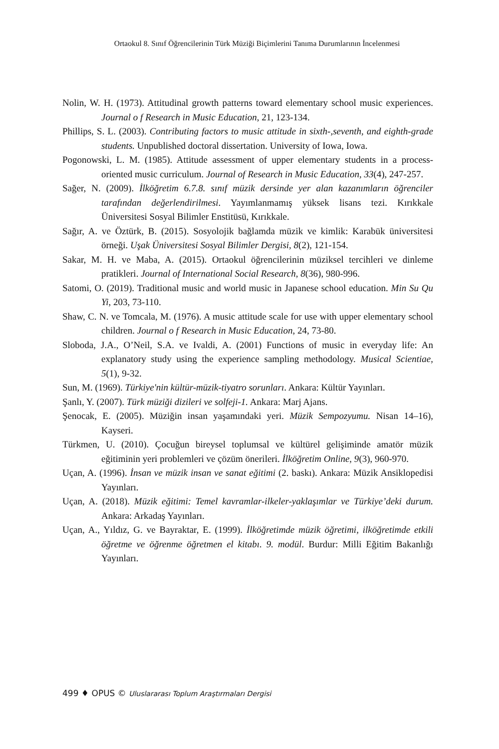Ortaokul 8. Sınıf Öğrencilerinin Türk Müziği Biçimlerini Tanıma Durumlarının İncelenmesi
Nolin, W. H. (1973). Attitudinal growth patterns toward elementary school music experiences. Journal o f Research in Music Education, 21, 123-134.
Phillips, S. L. (2003). Contributing factors to music attitude in sixth-,seventh, and eighth-grade students. Unpublished doctoral dissertation. University of Iowa, Iowa.
Pogonowski, L. M. (1985). Attitude assessment of upper elementary students in a process-oriented music curriculum. Journal of Research in Music Education, 33(4), 247-257.
Sağer, N. (2009). İlköğretim 6.7.8. sınıf müzik dersinde yer alan kazanımların öğrenciler tarafından değerlendirilmesi. Yayımlanmamış yüksek lisans tezi. Kırıkkale Üniversitesi Sosyal Bilimler Enstitüsü, Kırıkkale.
Sağır, A. ve Öztürk, B. (2015). Sosyolojik bağlamda müzik ve kimlik: Karabük üniversitesi örneği. Uşak Üniversitesi Sosyal Bilimler Dergisi, 8(2), 121-154.
Sakar, M. H. ve Maba, A. (2015). Ortaokul öğrencilerinin müziksel tercihleri ve dinleme pratikleri. Journal of International Social Research, 8(36), 980-996.
Satomi, O. (2019). Traditional music and world music in Japanese school education. Min Su Qu Yi, 203, 73-110.
Shaw, C. N. ve Tomcala, M. (1976). A music attitude scale for use with upper elementary school children. Journal o f Research in Music Education, 24, 73-80.
Sloboda, J.A., O’Neil, S.A. ve Ivaldi, A. (2001) Functions of music in everyday life: An explanatory study using the experience sampling methodology. Musical Scientiae, 5(1), 9-32.
Sun, M. (1969). Türkiye'nin kültür-müzik-tiyatro sorunları. Ankara: Kültür Yayınları.
Şanlı, Y. (2007). Türk müziği dizileri ve solfeji-1. Ankara: Marj Ajans.
Şenocak, E. (2005). Müziğin insan yaşamındaki yeri. Müzik Sempozyumu. Nisan 14–16), Kayseri.
Türkmen, U. (2010). Çocuğun bireysel toplumsal ve kültürel gelişiminde amatör müzik eğitiminin yeri problemleri ve çözüm önerileri. İlköğretim Online, 9(3), 960-970.
Uçan, A. (1996). İnsan ve müzik insan ve sanat eğitimi (2. baskı). Ankara: Müzik Ansiklopedisi Yayınları.
Uçan, A. (2018). Müzik eğitimi: Temel kavramlar-ilkeler-yaklaşımlar ve Türkiye’deki durum. Ankara: Arkadaş Yayınları.
Uçan, A., Yıldız, G. ve Bayraktar, E. (1999). İlköğretimde müzik öğretimi, ilköğretimde etkili öğretme ve öğrenme öğretmen el kitabı. 9. modül. Burdur: Milli Eğitim Bakanlığı Yayınları.
499 ♦ OPUS © Uluslararası Toplum Araştırmaları Dergisi